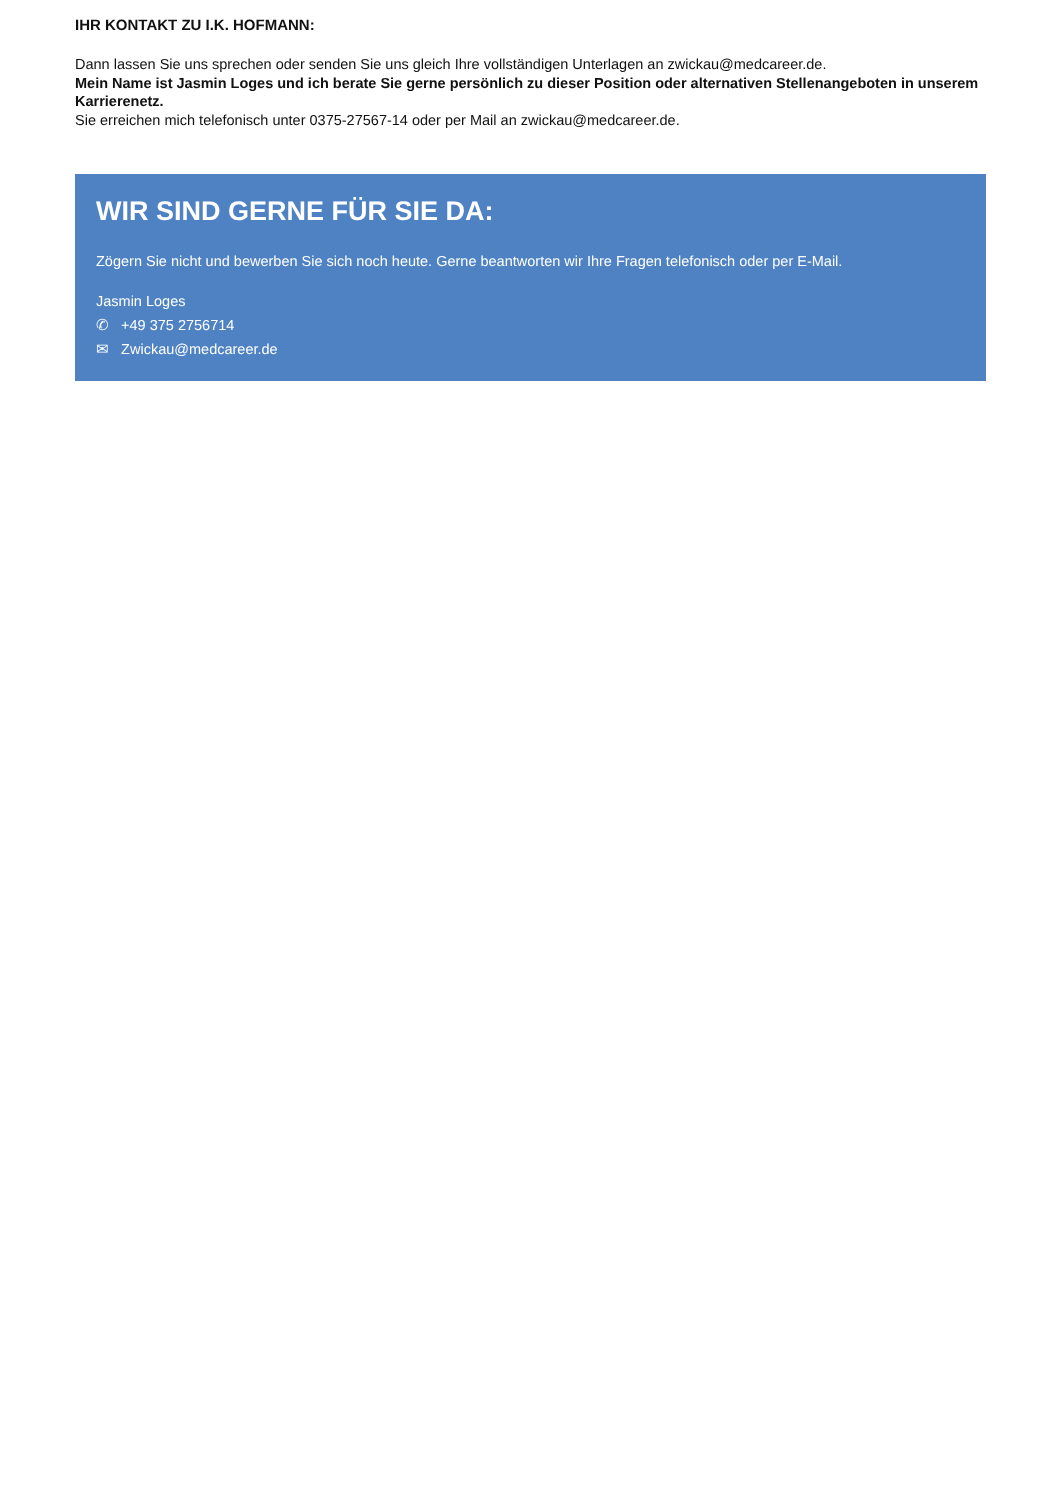IHR KONTAKT ZU I.K. HOFMANN:
Dann lassen Sie uns sprechen oder senden Sie uns gleich Ihre vollständigen Unterlagen an zwickau@medcareer.de.
Mein Name ist Jasmin Loges und ich berate Sie gerne persönlich zu dieser Position oder alternativen Stellenangeboten in unserem Karrierenetz.
Sie erreichen mich telefonisch unter 0375-27567-14 oder per Mail an zwickau@medcareer.de.
WIR SIND GERNE FÜR SIE DA:
Zögern Sie nicht und bewerben Sie sich noch heute. Gerne beantworten wir Ihre Fragen telefonisch oder per E-Mail.
Jasmin Loges
✆ +49 375 2756714
✉ Zwickau@medcareer.de